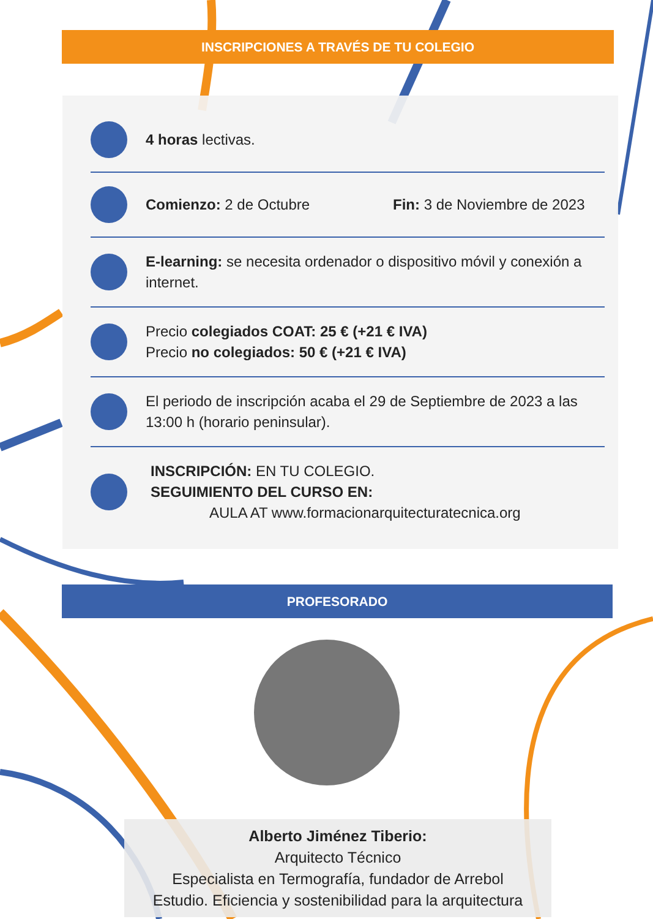INSCRIPCIONES A TRAVÉS DE TU COLEGIO
4 horas lectivas.
Comienzo: 2 de Octubre Fin: 3 de Noviembre de 2023
E-learning: se necesita ordenador o dispositivo móvil y conexión a internet.
Precio colegiados COAT: 25 € (+21 € IVA)
Precio no colegiados: 50 € (+21 € IVA)
El periodo de inscripción acaba el 29 de Septiembre de 2023 a las 13:00 h (horario peninsular).
INSCRIPCIÓN: EN TU COLEGIO.
SEGUIMIENTO DEL CURSO EN:
AULA AT www.formacionarquitecturatecnica.org
PROFESORADO
Alberto Jiménez Tiberio:
Arquitecto Técnico
Especialista en Termografía, fundador de Arrebol
Estudio. Eficiencia y sostenibilidad para la arquitectura